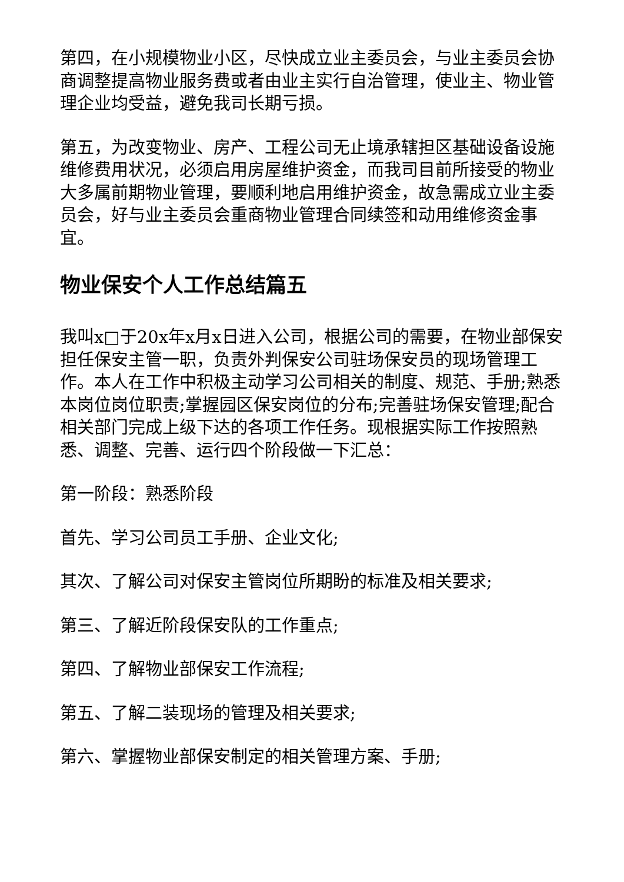第四，在小规模物业小区，尽快成立业主委员会，与业主委员会协商调整提高物业服务费或者由业主实行自治管理，使业主、物业管理企业均受益，避免我司长期亏损。
第五，为改变物业、房产、工程公司无止境承辖担区基础设备设施维修费用状况，必须启用房屋维护资金，而我司目前所接受的物业大多属前期物业管理，要顺利地启用维护资金，故急需成立业主委员会，好与业主委员会重商物业管理合同续签和动用维修资金事宜。
物业保安个人工作总结篇五
我叫x□于20x年x月x日进入公司，根据公司的需要，在物业部保安担任保安主管一职，负责外判保安公司驻场保安员的现场管理工作。本人在工作中积极主动学习公司相关的制度、规范、手册;熟悉本岗位岗位职责;掌握园区保安岗位的分布;完善驻场保安管理;配合相关部门完成上级下达的各项工作任务。现根据实际工作按照熟悉、调整、完善、运行四个阶段做一下汇总：
第一阶段：熟悉阶段
首先、学习公司员工手册、企业文化;
其次、了解公司对保安主管岗位所期盼的标准及相关要求;
第三、了解近阶段保安队的工作重点;
第四、了解物业部保安工作流程;
第五、了解二装现场的管理及相关要求;
第六、掌握物业部保安制定的相关管理方案、手册;